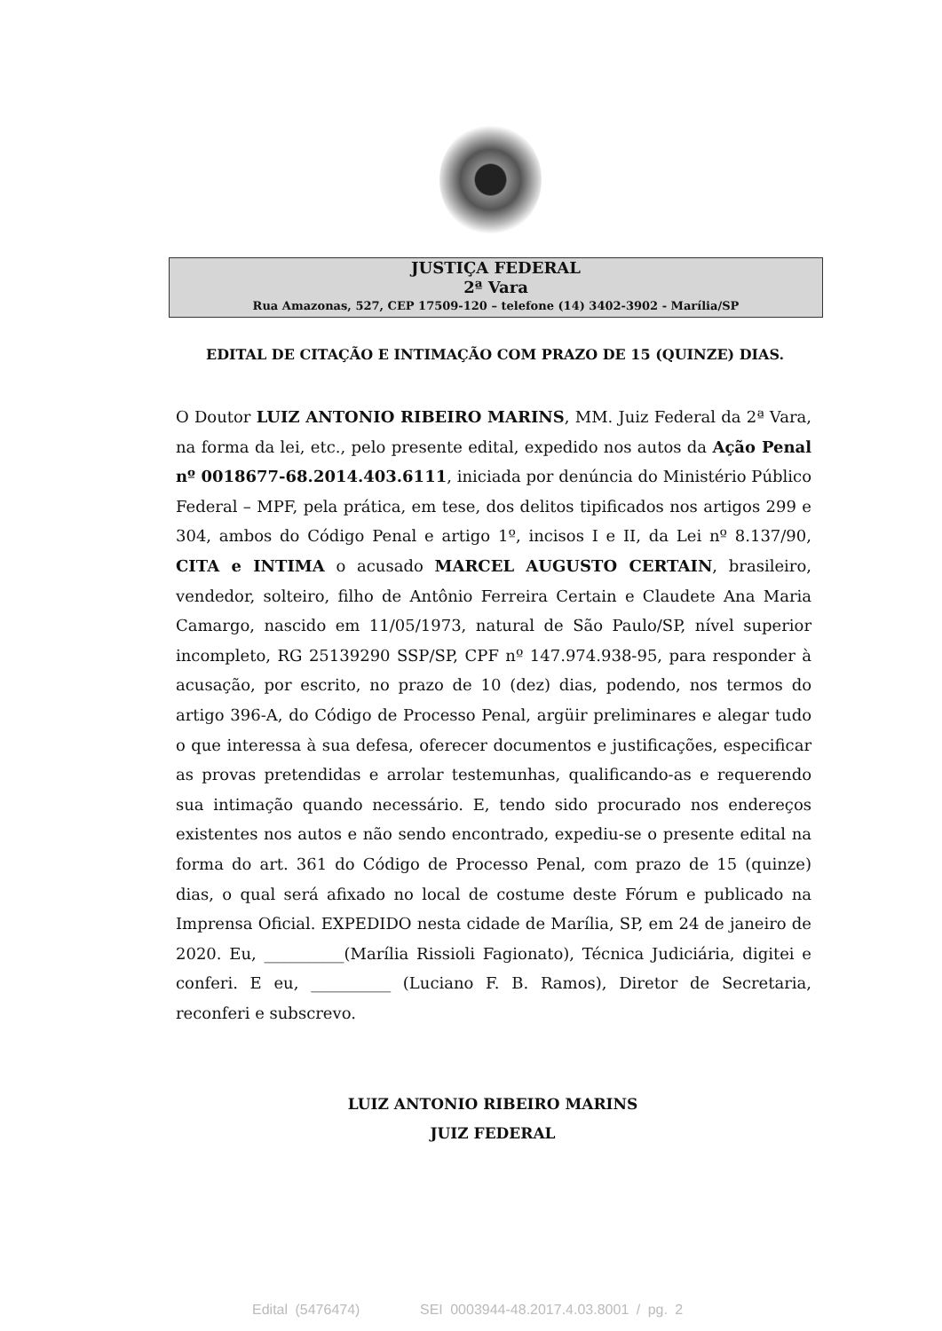JUSTIÇA FEDERAL
2ª Vara
Rua Amazonas, 527, CEP 17509-120 – telefone (14) 3402-3902 - Marília/SP
EDITAL DE CITAÇÃO E INTIMAÇÃO COM PRAZO DE 15 (QUINZE) DIAS.
O Doutor LUIZ ANTONIO RIBEIRO MARINS, MM. Juiz Federal da 2ª Vara, na forma da lei, etc., pelo presente edital, expedido nos autos da Ação Penal nº 0018677-68.2014.403.6111, iniciada por denúncia do Ministério Público Federal – MPF, pela prática, em tese, dos delitos tipificados nos artigos 299 e 304, ambos do Código Penal e artigo 1º, incisos I e II, da Lei nº 8.137/90, CITA e INTIMA o acusado MARCEL AUGUSTO CERTAIN, brasileiro, vendedor, solteiro, filho de Antônio Ferreira Certain e Claudete Ana Maria Camargo, nascido em 11/05/1973, natural de São Paulo/SP, nível superior incompleto, RG 25139290 SSP/SP, CPF nº 147.974.938-95, para responder à acusação, por escrito, no prazo de 10 (dez) dias, podendo, nos termos do artigo 396-A, do Código de Processo Penal, argüir preliminares e alegar tudo o que interessa à sua defesa, oferecer documentos e justificações, especificar as provas pretendidas e arrolar testemunhas, qualificando-as e requerendo sua intimação quando necessário. E, tendo sido procurado nos endereços existentes nos autos e não sendo encontrado, expediu-se o presente edital na forma do art. 361 do Código de Processo Penal, com prazo de 15 (quinze) dias, o qual será afixado no local de costume deste Fórum e publicado na Imprensa Oficial. EXPEDIDO nesta cidade de Marília, SP, em 24 de janeiro de 2020. Eu, __________(Marília Rissioli Fagionato), Técnica Judiciária, digitei e conferi. E eu, __________ (Luciano F. B. Ramos), Diretor de Secretaria, reconferi e subscrevo.
LUIZ ANTONIO RIBEIRO MARINS
JUIZ FEDERAL
Edital (5476474) SEI 0003944-48.2017.4.03.8001 / pg. 2